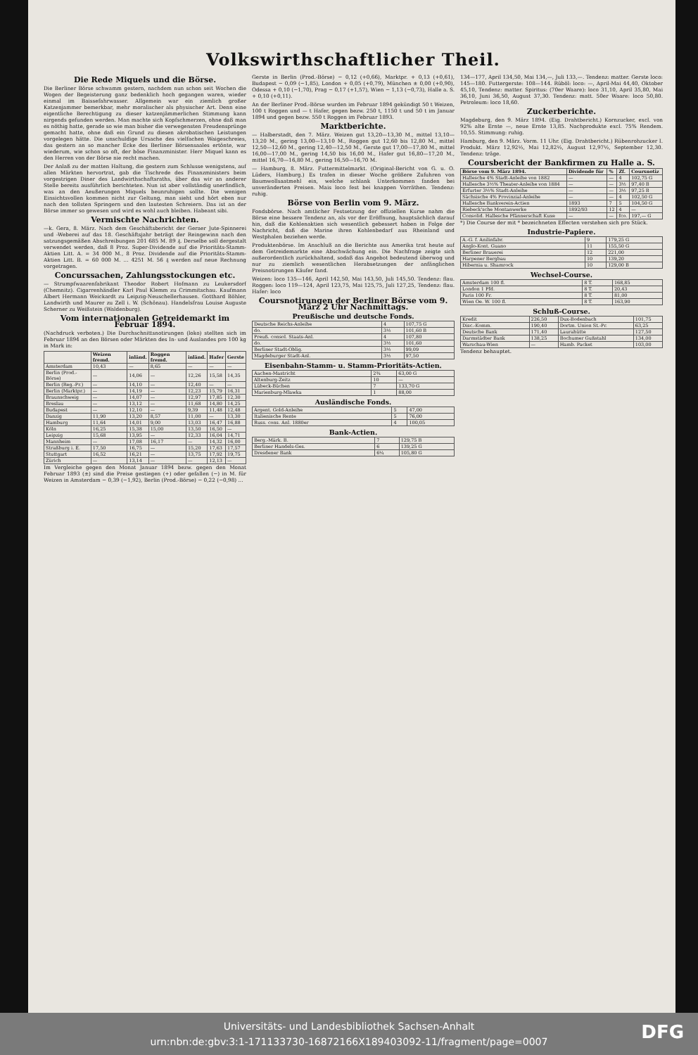Volkswirthschaftlicher Theil.
Die Rede Miquels und die Börse.
Die Berliner Börse schwamm gestern, nachdem nun schon seit Wochen die Wogen der Begeisterung ganz bedenklich hoch gegangen waren, wieder einmal im Baissefahrwasser. Allgemein war ein ziemlich großer Katzenjammer bemerkbar, mehr moralischer als physischer Art. Denn eine eigentliche Berechtigung zu dieser katzenjämmerlichen Stimmung kann nirgends gefunden werden. Man machte sich Kopfschmerzen, ohne daß man es nöthig hatte, gerade so wie man bisher die verwegensten Freudensprünge gemacht hatte, ohne daß ein Grund zu diesen akrobatischen Leistungen vorgelegen hätte. Die unschuldige Ursache des vielfachen Waigeschreies, das gestern an so mancher Ecke des Berliner Börsensaales ertönte, war wiederum, wie schon so oft, der böse Finanzminister. Herr Miquel kann es den Herren von der Börse nie recht machen.
Der Anlaß zu der matten Haltung, die gestern zum Schlusse wenigstens, auf allen Märkten hervortrat, gab die Tischrede des Finanzministers beim vorgestrigen Diner des Landwirthschaftsraths, über das wir an anderer Stelle bereits ausführlich berichteten. Nun ist aber vollständig unerfindlich, was an den Aeußerungen Miquels beunruhigen sollte. Die wenigen Einsichtsvollen kommen nicht zur Geltung, man sieht und hört eben nur nach den tollsten Springern und den lautesten Schreiern. Das ist an der Börse immer so gewesen und wird es wohl auch bleiben. Habeant sibi.
Vermischte Nachrichten.
—k. Gera, 8. März. Nach dem Geschäftsbericht der Geraer Jute-Spinnerei und -Weberei auf das 18. Geschäftsjahr beträgt der Reingewinn nach den satzungsgemäßen Abschreibungen 201 685 M. 89 ₰. Derselbe soll dergestalt verwendet werden, daß 8 Proz. Super-Dividende auf die Prioritäts-Stamm-Aktien Litt. A. = 34 000 M., 8 Proz. Dividende auf die Prioritäts-Stamm-Aktien Litt. B. = 60 000 M. ... 4251 M. 56 ₰ werden auf neue Rechnung vorgetragen.
Concurssachen, Zahlungsstockungen etc.
— Strumpfwaarenfabrikant Theodor Robert Hofmann zu Leukersdorf (Chemnitz). Cigarrenhändler Karl Paul Klemm zu Crimmitschau. Kaufmann Albert Hermann Weickardt zu Leipzig-Neuschellerhausen. Gotthard Böhler, Landwirth und Maurer zu Zell i. W. (Schönau). Handelsfrau Louise Auguste Scherner zu Weißstein (Waldenburg).
Vom internationalen Getreidemarkt im Februar 1894.
(Nachdruck verboten.) Die Durchschnittsnotirungen (loko) stellten sich im Februar 1894 an den Börsen oder Märkten des In- und Auslandes pro 100 kg in Mark in:
| | Weizen fremd. | inländ. | Roggen fremd. | inländ. | Hafer | Gerste |
| --- | --- | --- | --- | --- | --- | --- |
| Amsterdam | 10,43 | — | 8,65 | — | — | — |
| Berlin (Prod.-Börse) | — | 14,06 | — | 12,26 | 15,58 | 14,35 |
| Berlin (Reg.-Pr.) | — | 14,10 | — | 12,40 | — | — |
| Berlin (Marktpr.) | — | 14,19 | — | 12,23 | 15,79 | 16,31 |
| Braunschweig | — | 14,07 | — | 12,97 | 17,85 | 12,30 |
| Breslau | — | 13,12 | — | 11,68 | 14,80 | 14,25 |
| Budapest | — | 12,10 | — | 9,39 | 11,48 | 12,48 |
| Danzig | 11,90 | 13,20 | 8,57 | 11,00 | — | 13,30 |
| Hamburg | 11,64 | 14,01 | 9,00 | 13,03 | 16,47 | 16,88 |
| Köln | 16,25 | 15,38 | 15,00 | 13,50 | 16,50 | — |
| Leipzig | 15,68 | 13,95 | — | 12,33 | 16,04 | 14,71 |
| Mannheim | — | 17,08 | 16,17 | — | 14,32 | 16,00 |
| Straßburg i. E. | 17,50 | 16,75 | — | 15,20 | 17,63 | 17,57 |
| Stuttgart | 16,52 | 16,21 | — | 13,75 | 17,92 | 19,75 |
| Zürich | — | 13,14 | — | — | 12,13 | — |
Im Vergleiche gegen den Monat Januar 1894 bezw. gegen den Monat Februar 1893 (±) sind die Preise gestiegen (+) oder gefallen (−) in M. für Weizen in Amsterdam − 0,39 (−1,92), Berlin (Prod.-Börse) − 0,22 (−0,98) ...
Gerste in Berlin (Prod.-Börse) − 0,12 (+0,66), Marktpr. + 0,13 (+0,61), Budapest − 0,09 (−1,85), London + 0,05 (+0,79), München ± 0,00 (+0,90), Odessa + 0,10 (−1,70), Prag − 0,17 (+1,57), Wien − 1,13 (−0,73), Halle a. S. + 0,10 (+0,11).
An der Berliner Prod.-Börse wurden im Februar 1894 gekündigt 50 t Weizen, 100 t Roggen und — t Hafer, gegen bezw. 250 t, 1150 t und 50 t im Januar 1894 und gegen bezw. 550 t Roggen im Februar 1893.
Marktberichte.
— Halberstadt, den 7. März. Weizen gut 13,20—13,30 M., mittel 13,10—13,20 M., gering 13,00—13,10 M., Roggen gut 12,60 bis 12,80 M., mittel 12,50—12,60 M., gering 12,40—12,50 M., Gerste gut 17,00—17,80 M., mittel 16,00—17,00 M., gering 14,50 bis 16,00 M., Hafer gut 16,80—17,20 M., mittel 16,70—16,80 M., gering 16,50—16,70 M.
— Hamburg, 8. März. Futtermittelmarkt. (Original-Bericht von G. u. O. Lüders, Hamburg.) Es trafen in dieser Woche größere Zufuhren von Baumwollsaatmehl ein, welche schlank Unterkommen fanden bei unveränderten Preisen. Mais loco fest bei knappen Vorräthen. Tendenz: ruhig.
Börse von Berlin vom 9. März.
Fondsbörse. Nach amtlicher Festsetzung der offiziellen Kurse nahm die Börse eine bessere Tendenz an, als vor der Eröffnung, hauptsächlich darauf hin, daß die Kohlenaktien sich wesentlich gebessert haben in Folge der Nachricht, daß die Marine ihren Kohlenbedarf aus Rheinland und Westphalen beziehen werde.
Produktenbörse. Im Anschluß an die Berichte aus Amerika trat heute auf dem Getreidemarkte eine Abschwächung ein. Die Nachfrage zeigte sich außerordentlich zurückhaltend, sodaß das Angebot bedeutend überwog und nur zu ziemlich wesentlichen Herabsetzungen der anfänglichen Preisnotirungen Käufer fand.
Weizen: loco 135—146, April 142,50, Mai 143,50, Juli 145,50. Tendenz: flau. Roggen: loco 119—124, April 123,75, Mai 125,75, Juli 127,25, Tendenz: flau. Hafer: loco
Coursnotirungen der Berliner Börse vom 9. März 2 Uhr Nachmittags.
Preußische und deutsche Fonds.
| Deutsche Reichs-Anleihe | 4 | 107,75 G |
| do. | 3½ | 101,60 B |
| Preuß. consol. Staats-Anl. | 4 | 107,80 |
| do. | 3½ | 101,60 |
| Berliner Stadt-Oblig. | 3½ | 99,09 |
| Magdeburger Stadt-Anl. | 3½ | 97,50 |
Eisenbahn-Stamm- u. Stamm-Prioritäts-Actien.
| Aachen-Mastricht | 2¾ | 63,00 G |
| Altenburg-Zeitz | 10 | — |
| Lübeck-Büchen | 7 | 133,70 G |
| Marienburg-Mlawka | 1 | 88,00 |
Ausländische Fonds.
| Argent. Gold-Anleihe | 5 | 47,00 |
| Italienische Rente | 5 | 76,00 |
| Russ. cons. Anl. 1880er | 4 | 100,05 |
Bank-Actien.
| Berg.-Märk. B. | 7 | 129,75 B |
| Berliner Handels-Ges. | 6 | 139,25 G |
| Dresdener Bank | 6¼ | 105,80 G |
134—177, April 134,50, Mai 134,—, Juli 133,—. Tendenz: matter. Gerste loco: 145—180. Futtergerste: 108—144. Rüböl: loco: —, April-Mai 44,40, Oktober 45,10, Tendenz: matter. Spiritus: (70er Waare): loco 31,10, April 35,80, Mai 36,10, Juni 36,50, August 37,30. Tendenz: matt. 50er Waare: loco 50,80. Petroleum: loco 18,60.
Zuckerberichte.
Magdeburg, den 9. März 1894. (Eig. Drahtbericht.) Kornzucker, excl. von 92% alte Ernte —, neue Ernte 13,85. Nachprodukte excl. 75% Rendem. 10,55. Stimmung: ruhig.
Hamburg, den 9. März. Vorm. 11 Uhr. (Eig. Drahtbericht.) Rübenrohzucker I. Produkt. März 12,92½, Mai 12,82½, August 12,97½, September 12,30. Tendenz: träge.
Coursbericht der Bankfirmen zu Halle a. S.
| Börse vom 9. März 1894. | Dividende für | % | Zf. | Coursnotiz |
| --- | --- | --- | --- | --- |
| Hallesche 4% Stadt-Anleihe von 1882 | — | — | 4 | 102,75 G |
| Hallesche 3½% Theater-Anleihe von 1884 | — | — | 3½ | 97,40 B |
| Erfurter 3½% Stadt-Anleihe | — | — | 3½ | 97,25 B |
| Sächsische 4% Provinzial-Anleihe | — | — | 4 | 102,50 G |
| Hallesche Bankverein-Actien | 1893 | 7 | 5 | 104,50 G |
| Riebeck'sche Montanwerke | 1892/93 | 12 | 4 | — |
| Consolid. Hallesche Pfännerschaft Kuxe | — | — | fco. | 197,— G |
*) Die Course der mit * bezeichneten Effecten verstehen sich pro Stück.
Industrie-Papiere.
| A.-G. f. Anilinfabr. | 9 | 179,25 G |
| Anglo-Kont. Guano | 11 | 155,50 G |
| Berliner Brauerei | 12 | 221,00 |
| Harpener Bergbau | 10 | 139,20 |
| Hibernia u. Shamrock | 10 | 129,00 B |
Wechsel-Course.
| Amsterdam 100 fl. | 8 T. | 168,85 |
| London 1 Pfd. | 8 T. | 20,43 |
| Paris 100 Fr. | 8 T. | 81,00 |
| Wien Oe. W. 100 fl. | 8 T. | 163,90 |
Schluß-Course.
| Kredit | 226,50 | Dux-Bodenbach | 101,75 |
| Disc.-Komm. | 190,40 | Dortm. Union St.-Pr. | 63,25 |
| Deutsche Bank | 171,40 | Laurahütte | 127,50 |
| Darmstädter Bank | 138,25 | Bochumer Gußstahl | 134,00 |
| Warschau-Wien | — | Hamb. Packet | 103,00 |
Tendenz behauptet.
Universitäts- und Landesbibliothek Sachsen-Anhalt
urn:nbn:de:gbv:3:1-171133730-16872166X189403092-11/fragment/page=0007
DFG